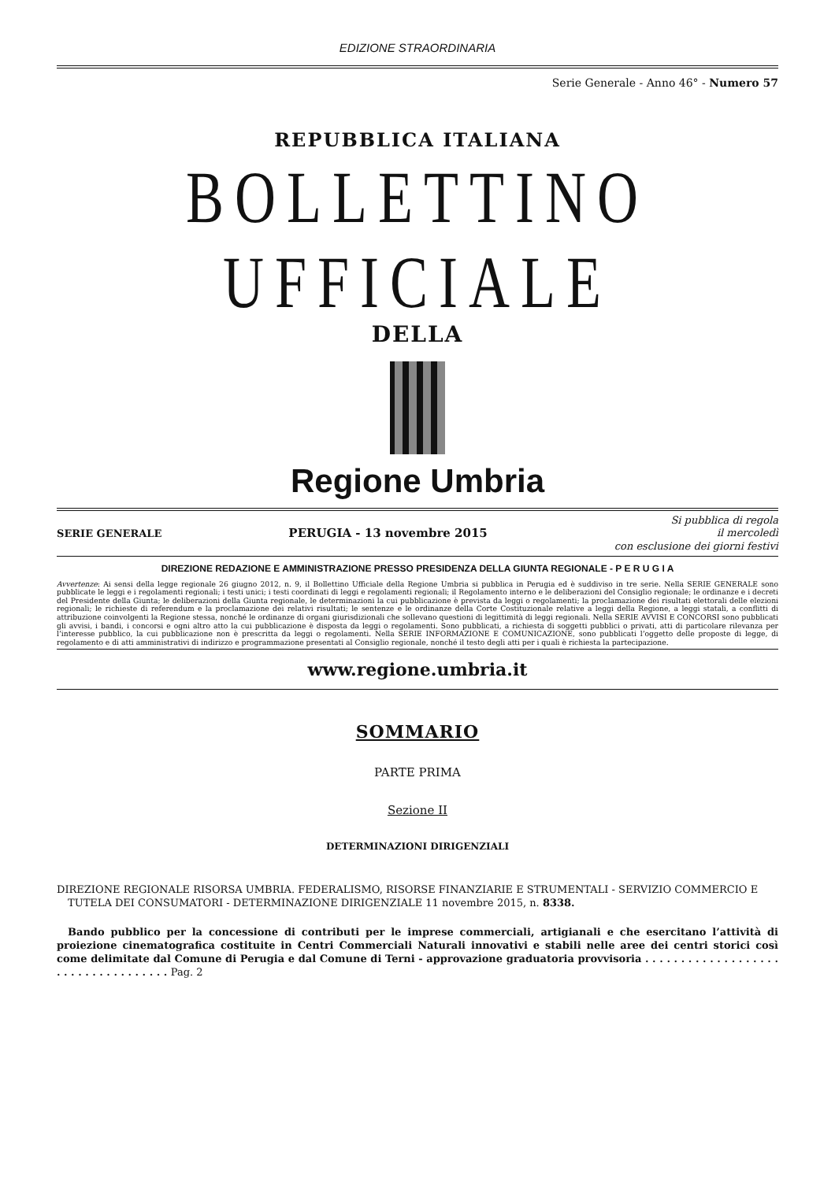EDIZIONE STRAORDINARIA
Serie Generale - Anno 46° - Numero 57
REPUBBLICA ITALIANA
BOLLETTINO UFFICIALE
DELLA
Regione Umbria
SERIE GENERALE PERUGIA - 13 novembre 2015 Si pubblica di regola
il mercoledì
con esclusione dei giorni festivi
DIREZIONE REDAZIONE E AMMINISTRAZIONE PRESSO PRESIDENZA DELLA GIUNTA REGIONALE - P E R U G I A
Avvertenze: Ai sensi della legge regionale 26 giugno 2012, n. 9, il Bollettino Ufficiale della Regione Umbria si pubblica in Perugia ed è suddiviso in tre serie. Nella SERIE GENERALE sono pubblicate le leggi e i regolamenti regionali; i testi unici; i testi coordinati di leggi e regolamenti regionali; il Regolamento interno e le deliberazioni del Consiglio regionale; le ordinanze e i decreti del Presidente della Giunta; le deliberazioni della Giunta regionale, le determinazioni la cui pubblicazione è prevista da leggi o regolamenti; la proclamazione dei risultati elettorali delle elezioni regionali; le richieste di referendum e la proclamazione dei relativi risultati; le sentenze e le ordinanze della Corte Costituzionale relative a leggi della Regione, a leggi statali, a conflitti di attribuzione coinvolgenti la Regione stessa, nonché le ordinanze di organi giurisdizionali che sollevano questioni di legittimità di leggi regionali. Nella SERIE AVVISI E CONCORSI sono pubblicati gli avvisi, i bandi, i concorsi e ogni altro atto la cui pubblicazione è disposta da leggi o regolamenti. Sono pubblicati, a richiesta di soggetti pubblici o privati, atti di particolare rilevanza per l’interesse pubblico, la cui pubblicazione non è prescritta da leggi o regolamenti. Nella SERIE INFORMAZIONE E COMUNICAZIONE, sono pubblicati l’oggetto delle proposte di legge, di regolamento e di atti amministrativi di indirizzo e programmazione presentati al Consiglio regionale, nonché il testo degli atti per i quali è richiesta la partecipazione.
www.regione.umbria.it
SOMMARIO
PARTE PRIMA
Sezione II
DETERMINAZIONI DIRIGENZIALI
DIREZIONE REGIONALE RISORSA UMBRIA. FEDERALISMO, RISORSE FINANZIARIE E STRUMENTALI - SERVIZIO COMMERCIO E TUTELA DEI CONSUMATORI - DETERMINAZIONE DIRIGENZIALE 11 novembre 2015, n. 8338.
Bando pubblico per la concessione di contributi per le imprese commerciali, artigianali e che esercitano l’attività di proiezione cinematografica costituite in Centri Commerciali Naturali innovativi e stabili nelle aree dei centri storici così come delimitate dal Comune di Perugia e dal Comune di Terni - approvazione graduatoria provvisoria . . . . . . . . . . . . . . . . . . . . . . . . . . . . . . . . . . . Pag. 2